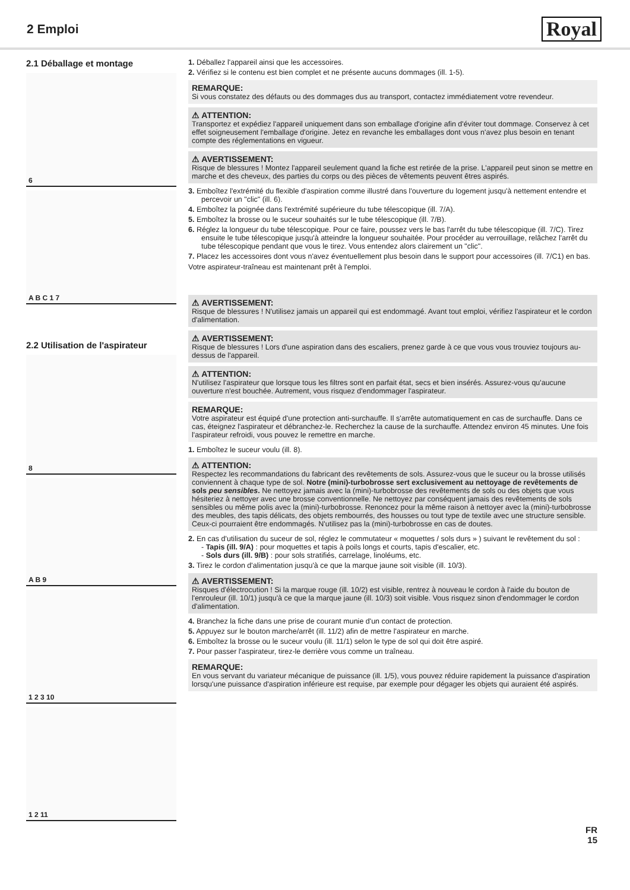2 Emploi
Royal
2.1 Déballage et montage
6
A B C 1 7
2.2 Utilisation de l'aspirateur
8
A B 9
1 2 3 10
1 2 11
1. Déballez l'appareil ainsi que les accessoires.
2. Vérifiez si le contenu est bien complet et ne présente aucuns dommages (ill. 1-5).
REMARQUE:
Si vous constatez des défauts ou des dommages dus au transport, contactez immédiatement votre revendeur.
⚠ ATTENTION:
Transportez et expédiez l'appareil uniquement dans son emballage d'origine afin d'éviter tout dommage. Conservez à cet effet soigneusement l'emballage d'origine. Jetez en revanche les emballages dont vous n'avez plus besoin en tenant compte des réglementations en vigueur.
⚠ AVERTISSEMENT:
Risque de blessures ! Montez l'appareil seulement quand la fiche est retirée de la prise. L'appareil peut sinon se mettre en marche et des cheveux, des parties du corps ou des pièces de vêtements peuvent êtres aspirés.
3. Emboîtez l'extrémité du flexible d'aspiration comme illustré dans l'ouverture du logement jusqu'à nettement entendre et percevoir un "clic" (ill. 6).
4. Emboîtez la poignée dans l'extrémité supérieure du tube télescopique (ill. 7/A).
5. Emboîtez la brosse ou le suceur souhaités sur le tube télescopique (ill. 7/B).
6. Réglez la longueur du tube télescopique. Pour ce faire, poussez vers le bas l'arrêt du tube télescopique (ill. 7/C). Tirez ensuite le tube télescopique jusqu'à atteindre la longueur souhaitée. Pour procéder au verrouillage, relâchez l'arrêt du tube télescopique pendant que vous le tirez. Vous entendez alors clairement un "clic".
7. Placez les accessoires dont vous n'avez éventuellement plus besoin dans le support pour accessoires (ill. 7/C1) en bas.
Votre aspirateur-traîneau est maintenant prêt à l'emploi.
⚠ AVERTISSEMENT:
Risque de blessures ! N'utilisez jamais un appareil qui est endommagé. Avant tout emploi, vérifiez l'aspirateur et le cordon d'alimentation.
⚠ AVERTISSEMENT:
Risque de blessures ! Lors d'une aspiration dans des escaliers, prenez garde à ce que vous vous trouviez toujours au-dessus de l'appareil.
⚠ ATTENTION:
N'utilisez l'aspirateur que lorsque tous les filtres sont en parfait état, secs et bien insérés. Assurez-vous qu'aucune ouverture n'est bouchée. Autrement, vous risquez d'endommager l'aspirateur.
REMARQUE:
Votre aspirateur est équipé d'une protection anti-surchauffe. Il s'arrête automatiquement en cas de surchauffe. Dans ce cas, éteignez l'aspirateur et débranchez-le. Recherchez la cause de la surchauffe. Attendez environ 45 minutes. Une fois l'aspirateur refroidi, vous pouvez le remettre en marche.
1. Emboîtez le suceur voulu (ill. 8).
⚠ ATTENTION:
Respectez les recommandations du fabricant des revêtements de sols. Assurez-vous que le suceur ou la brosse utilisés conviennent à chaque type de sol. Notre (mini)-turbobrosse sert exclusivement au nettoyage de revêtements de sols peu sensibles. Ne nettoyez jamais avec la (mini)-turbobrosse des revêtements de sols ou des objets que vous hésiteriez à nettoyer avec une brosse conventionnelle. Ne nettoyez par conséquent jamais des revêtements de sols sensibles ou même polis avec la (mini)-turbobrosse. Renoncez pour la même raison à nettoyer avec la (mini)-turbobrosse des meubles, des tapis délicats, des objets rembourrés, des housses ou tout type de textile avec une structure sensible. Ceux-ci pourraient être endommagés. N'utilisez pas la (mini)-turbobrosse en cas de doutes.
2. En cas d'utilisation du suceur de sol, réglez le commutateur « moquettes / sols durs » ) suivant le revêtement du sol :
- Tapis (ill. 9/A) : pour moquettes et tapis à poils longs et courts, tapis d'escalier, etc.
- Sols durs (ill. 9/B) : pour sols stratifiés, carrelage, linoléums, etc.
3. Tirez le cordon d'alimentation jusqu'à ce que la marque jaune soit visible (ill. 10/3).
⚠ AVERTISSEMENT:
Risques d'électrocution ! Si la marque rouge (ill. 10/2) est visible, rentrez à nouveau le cordon à l'aide du bouton de l'enrouleur (ill. 10/1) jusqu'à ce que la marque jaune (ill. 10/3) soit visible. Vous risquez sinon d'endommager le cordon d'alimentation.
4. Branchez la fiche dans une prise de courant munie d'un contact de protection.
5. Appuyez sur le bouton marche/arrêt (ill. 11/2) afin de mettre l'aspirateur en marche.
6. Emboîtez la brosse ou le suceur voulu (ill. 11/1) selon le type de sol qui doit être aspiré.
7. Pour passer l'aspirateur, tirez-le derrière vous comme un traîneau.
REMARQUE:
En vous servant du variateur mécanique de puissance (ill. 1/5), vous pouvez réduire rapidement la puissance d'aspiration lorsqu'une puissance d'aspiration inférieure est requise, par exemple pour dégager les objets qui auraient été aspirés.
FR
15